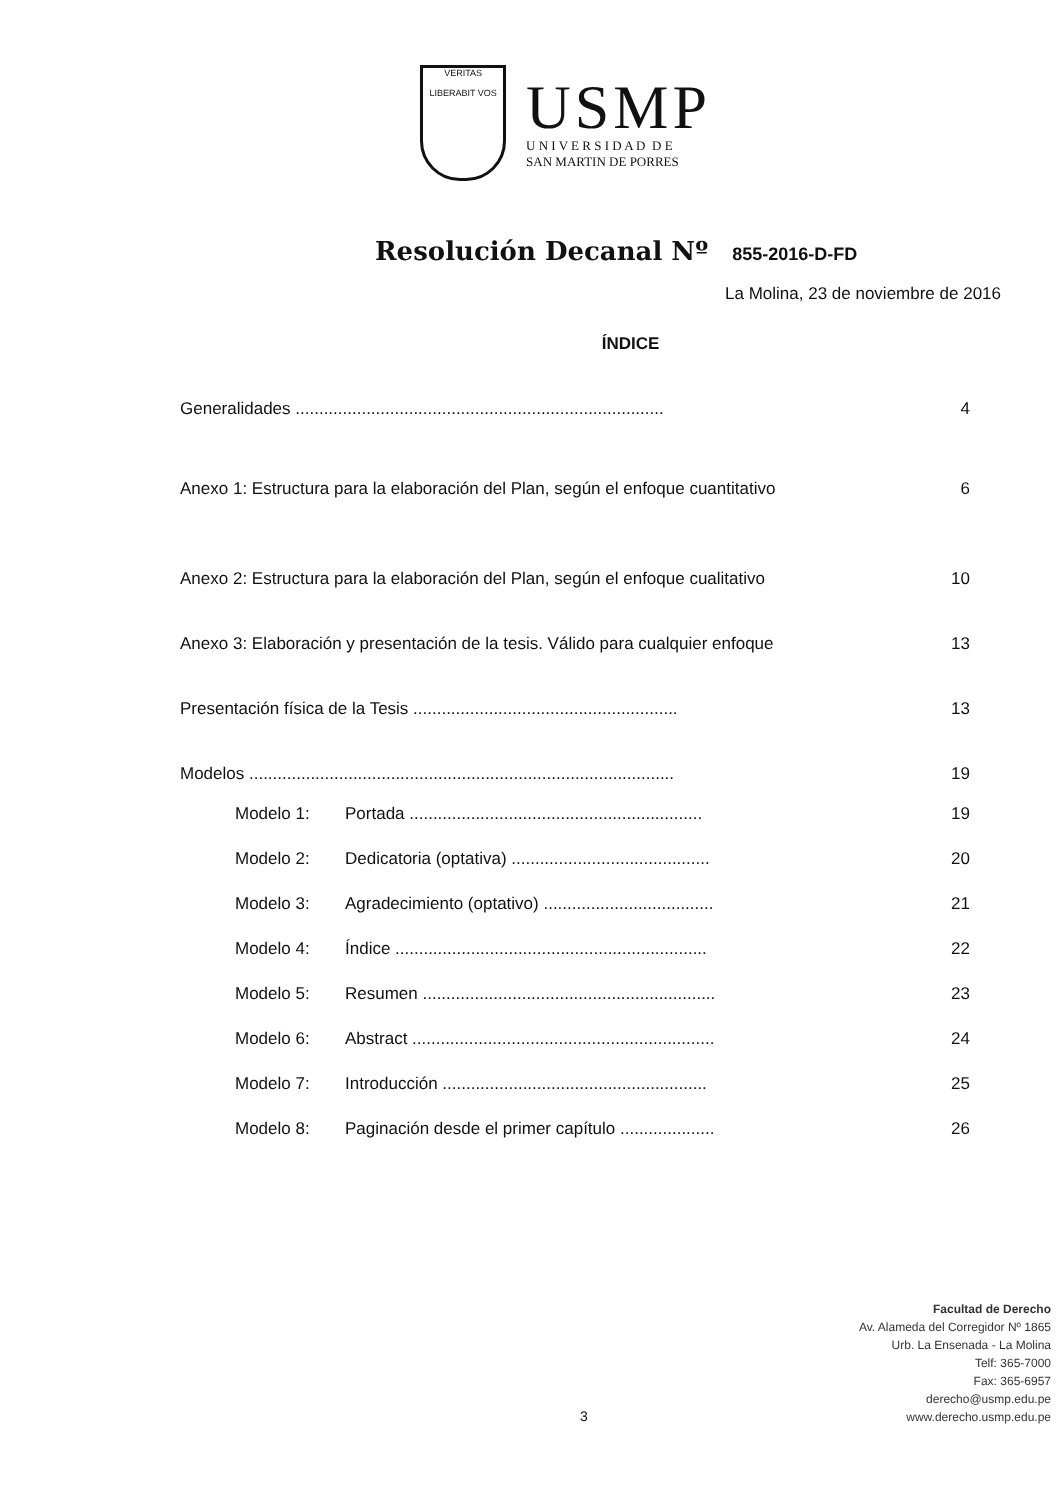VERITAS
LIBERABIT VOS
USMP
U N I V E R S I D A D D E
SAN MARTIN DE PORRES
Resolución Decanal Nº 855-2016-D-FD
La Molina, 23 de noviembre de 2016
ÍNDICE
Generalidades .............................................................................. 4
Anexo 1: Estructura para la elaboración del Plan, según el enfoque cuantitativo 6
Anexo 2: Estructura para la elaboración del Plan, según el enfoque cualitativo 10
Anexo 3: Elaboración y presentación de la tesis. Válido para cualquier enfoque 13
Presentación física de la Tesis ........................................................ 13
Modelos .......................................................................................... 19
Modelo 1: Portada .............................................................. 19
Modelo 2: Dedicatoria (optativa) .......................................... 20
Modelo 3: Agradecimiento (optativo) .................................... 21
Modelo 4: Índice .................................................................. 22
Modelo 5: Resumen .............................................................. 23
Modelo 6: Abstract ................................................................ 24
Modelo 7: Introducción ........................................................ 25
Modelo 8: Paginación desde el primer capítulo .................... 26
Facultad de Derecho
Av. Alameda del Corregidor Nº 1865
Urb. La Ensenada - La Molina
Telf: 365-7000
Fax: 365-6957
derecho@usmp.edu.pe
www.derecho.usmp.edu.pe
3